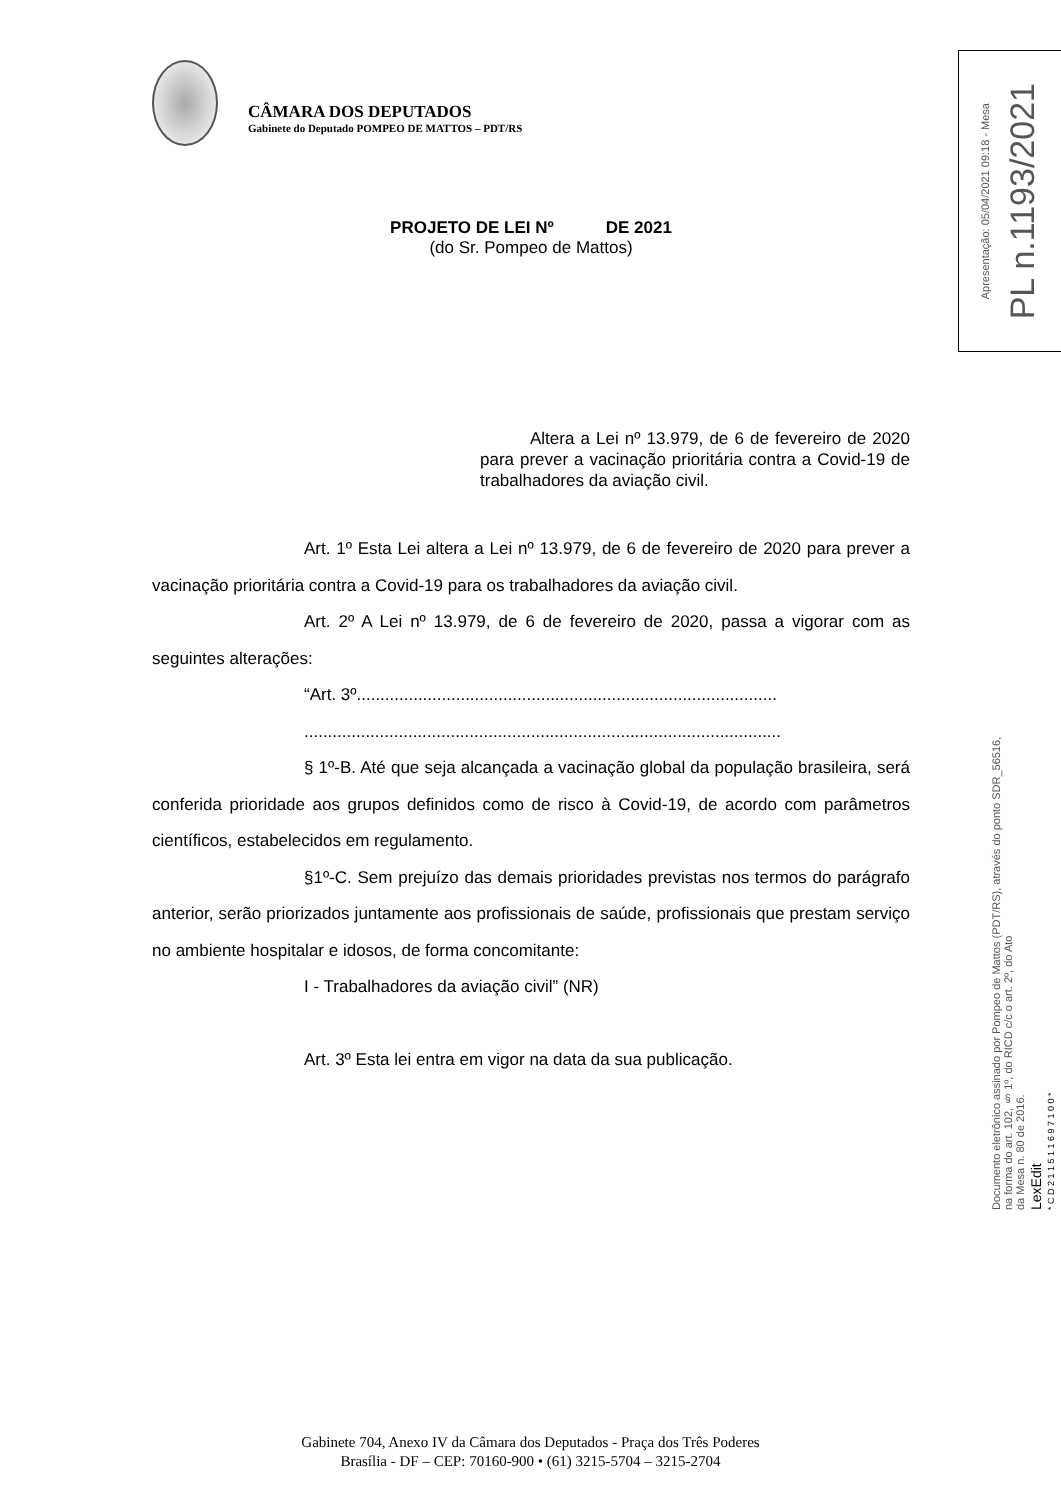CÂMARA DOS DEPUTADOS
Gabinete do Deputado POMPEO DE MATTOS – PDT/RS
PROJETO DE LEI Nº DE 2021
(do Sr. Pompeo de Mattos)
Altera a Lei nº 13.979, de 6 de fevereiro de 2020 para prever a vacinação prioritária contra a Covid-19 de trabalhadores da aviação civil.
Art. 1º Esta Lei altera a Lei nº 13.979, de 6 de fevereiro de 2020 para prever a vacinação prioritária contra a Covid-19 para os trabalhadores da aviação civil.
Art. 2º A Lei nº 13.979, de 6 de fevereiro de 2020, passa a vigorar com as seguintes alterações:
“Art. 3º.........................................................................................
.....................................................................................................
§ 1º-B. Até que seja alcançada a vacinação global da população brasileira, será conferida prioridade aos grupos definidos como de risco à Covid-19, de acordo com parâmetros científicos, estabelecidos em regulamento.
§1º-C. Sem prejuízo das demais prioridades previstas nos termos do parágrafo anterior, serão priorizados juntamente aos profissionais de saúde, profissionais que prestam serviço no ambiente hospitalar e idosos, de forma concomitante:
I - Trabalhadores da aviação civil” (NR)
Art. 3º Esta lei entra em vigor na data da sua publicação.
Apresentação: 05/04/2021 09:18 - Mesa
PL n.1193/2021
Documento eletrônico assinado por Pompeo de Mattos (PDT/RS), através do ponto SDR_56516,
na forma do art. 102, § 1º, do RICD c/c o art. 2º, do Ato
da Mesa n. 80 de 2016.
LexEdit
* C D 2 1 1 5 1 1 6 9 7 1 0 0 *
Gabinete 704, Anexo IV da Câmara dos Deputados - Praça dos Três Poderes
Brasília - DF – CEP: 70160-900 • (61) 3215-5704 – 3215-2704